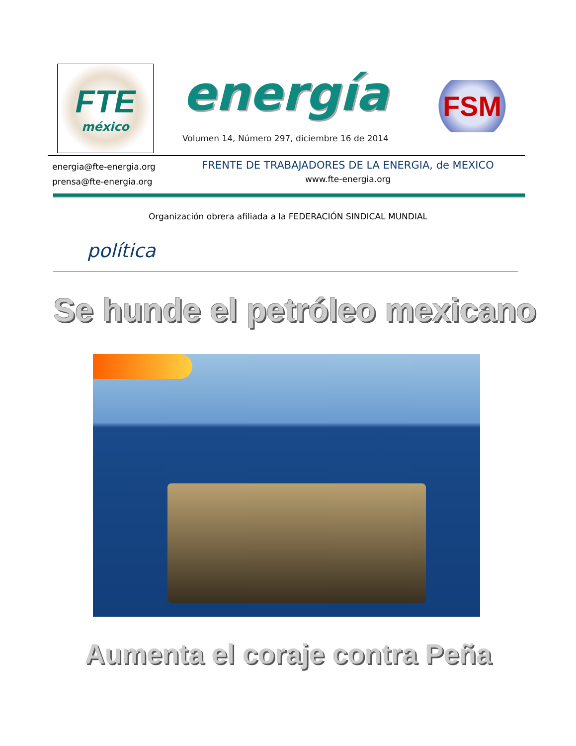FTE
méxico
energía
Volumen 14, Número 297, diciembre 16 de 2014
FSM
energia@fte-energia.org
prensa@fte-energia.org
FRENTE DE TRABAJADORES DE LA ENERGIA, de MEXICO
www.fte-energia.org
Organización obrera afiliada a la FEDERACIÓN SINDICAL MUNDIAL
política
Se hunde el petróleo mexicano
Aumenta el coraje contra Peña